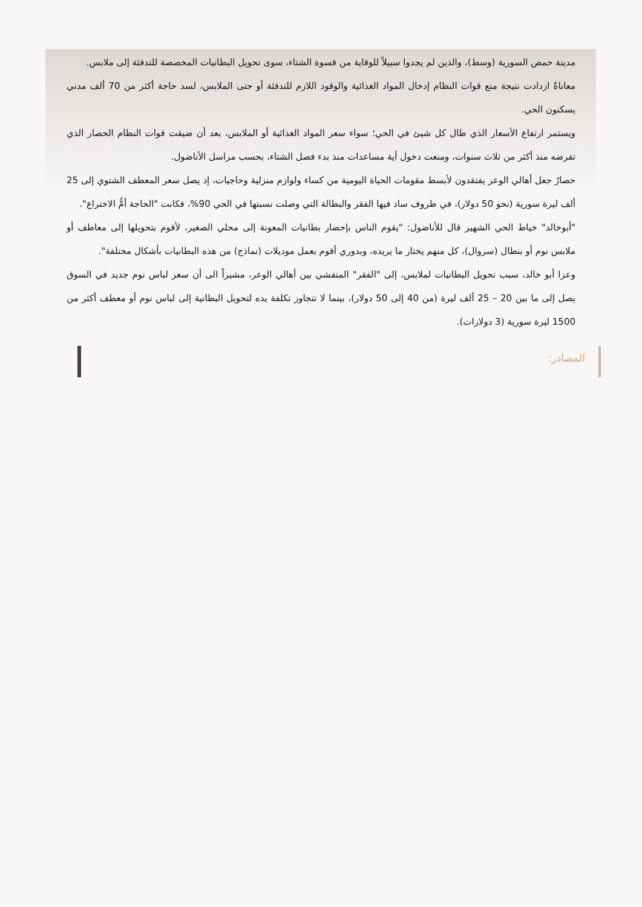مدينة حمص السورية (وسط)، والذين لم يجدوا سبيلاً للوقاية من قسوة الشتاء، سوى تحويل البطانيات المخصصة للتدفئة إلى ملابس.
معاناةٌ ازدادت نتيجة منع قوات النظام إدخال المواد الغذائية والوقود اللازم للتدفئة أو حتى الملابس، لسد حاجة أكثر من 70 ألف مدني يسكنون الحي.
ويستمر ارتفاع الأسعار الذي طال كل شيئ في الحي؛ سواء سعر المواد الغذائية أو الملابس، بعد أن ضيقت قوات النظام الحصار الذي تفرضه منذ أكثر من ثلاث سنوات، ومنعت دخول أية مساعدات منذ بدء فصل الشتاء، بحسب مراسل الأناضول.
حصارٌ جعل أهالي الوعر يفتقدون لأبسط مقومات الحياة اليومية من كساء ولوازم منزلية وحاجيات، إذ يصل سعر المعطف الشتوي إلى 25 ألف ليرة سورية (نحو 50 دولار)، في ظروف ساد فيها الفقر والبطالة التي وصلت نسبتها في الحي 90%، فكانت "الحاجة أمُّ الاختراع".
"أبوخالد" خياط الحي الشهير قال للأناضول: "يقوم الناس بإحضار بطانيات المعونة إلى محلي الصغير، لأقوم بتحويلها إلى معاطف أو ملابس نوم أو بنطال (سروال)، كل منهم يختار ما يريده، وبدوري أقوم بعمل موديلات (نماذج) من هذه البطانيات بأشكال مختلفة".
وعزا أبو خالد، سبب تحويل البطانيات لملابس، إلى "الفقر" المتفشي بين أهالي الوعر، مشيراً الى أن سعر لباس نوم جديد في السوق يصل إلى ما بين 20 – 25 ألف ليرة (من 40 إلى 50 دولار)، بينما لا تتجاوز تكلفة يده لتحويل البطانية إلى لباس نوم أو معطف أكثر من 1500 ليرة سورية (3 دولارات).
المصادر: